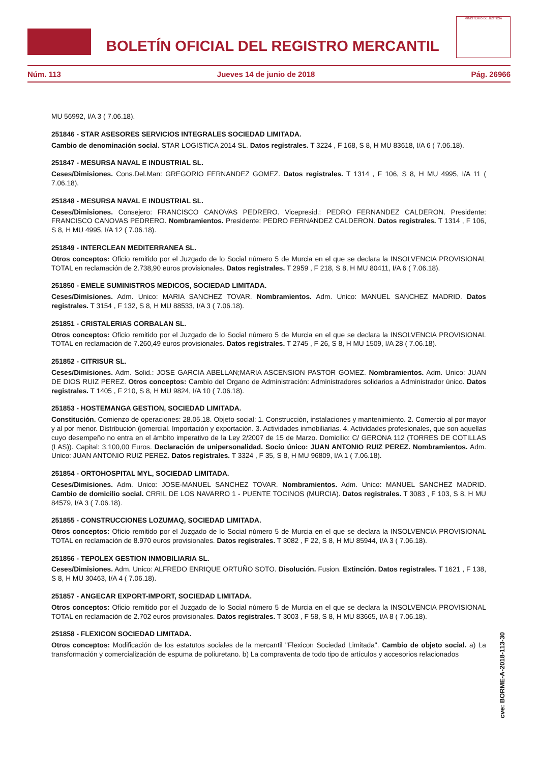BOLETÍN OFICIAL DEL REGISTRO MERCANTIL
MINISTERIO DE JUSTICIA
Núm. 113 Jueves 14 de junio de 2018 Pág. 26966
MU 56992, I/A 3 ( 7.06.18).
251846 - STAR ASESORES SERVICIOS INTEGRALES SOCIEDAD LIMITADA.
Cambio de denominación social. STAR LOGISTICA 2014 SL. Datos registrales. T 3224 , F 168, S 8, H MU 83618, I/A 6 ( 7.06.18).
251847 - MESURSA NAVAL E INDUSTRIAL SL.
Ceses/Dimisiones. Cons.Del.Man: GREGORIO FERNANDEZ GOMEZ. Datos registrales. T 1314 , F 106, S 8, H MU 4995, I/A 11 ( 7.06.18).
251848 - MESURSA NAVAL E INDUSTRIAL SL.
Ceses/Dimisiones. Consejero: FRANCISCO CANOVAS PEDRERO. Vicepresid.: PEDRO FERNANDEZ CALDERON. Presidente: FRANCISCO CANOVAS PEDRERO. Nombramientos. Presidente: PEDRO FERNANDEZ CALDERON. Datos registrales. T 1314 , F 106, S 8, H MU 4995, I/A 12 ( 7.06.18).
251849 - INTERCLEAN MEDITERRANEA SL.
Otros conceptos: Oficio remitido por el Juzgado de lo Social número 5 de Murcia en el que se declara la INSOLVENCIA PROVISIONAL TOTAL en reclamación de 2.738,90 euros provisionales. Datos registrales. T 2959 , F 218, S 8, H MU 80411, I/A 6 ( 7.06.18).
251850 - EMELE SUMINISTROS MEDICOS, SOCIEDAD LIMITADA.
Ceses/Dimisiones. Adm. Unico: MARIA SANCHEZ TOVAR. Nombramientos. Adm. Unico: MANUEL SANCHEZ MADRID. Datos registrales. T 3154 , F 132, S 8, H MU 88533, I/A 3 ( 7.06.18).
251851 - CRISTALERIAS CORBALAN SL.
Otros conceptos: Oficio remitido por el Juzgado de lo Social número 5 de Murcia en el que se declara la INSOLVENCIA PROVISIONAL TOTAL en reclamación de 7.260,49 euros provisionales. Datos registrales. T 2745 , F 26, S 8, H MU 1509, I/A 28 ( 7.06.18).
251852 - CITRISUR SL.
Ceses/Dimisiones. Adm. Solid.: JOSE GARCIA ABELLAN;MARIA ASCENSION PASTOR GOMEZ. Nombramientos. Adm. Unico: JUAN DE DIOS RUIZ PEREZ. Otros conceptos: Cambio del Organo de Administración: Administradores solidarios a Administrador único. Datos registrales. T 1405 , F 210, S 8, H MU 9824, I/A 10 ( 7.06.18).
251853 - HOSTEMANGA GESTION, SOCIEDAD LIMITADA.
Constitución. Comienzo de operaciones: 28.05.18. Objeto social: 1. Construcción, instalaciones y mantenimiento. 2. Comercio al por mayor y al por menor. Distribución (jomercial. Importación y exportación. 3. Actividades inmobiliarias. 4. Actividades profesionales, que son aquellas cuyo desempeño no entra en el ámbito imperativo de la Ley 2/2007 de 15 de Marzo. Domicilio: C/ GERONA 112 (TORRES DE COTILLAS (LAS)). Capital: 3.100,00 Euros. Declaración de unipersonalidad. Socio único: JUAN ANTONIO RUIZ PEREZ. Nombramientos. Adm. Unico: JUAN ANTONIO RUIZ PEREZ. Datos registrales. T 3324 , F 35, S 8, H MU 96809, I/A 1 ( 7.06.18).
251854 - ORTOHOSPITAL MYL, SOCIEDAD LIMITADA.
Ceses/Dimisiones. Adm. Unico: JOSE-MANUEL SANCHEZ TOVAR. Nombramientos. Adm. Unico: MANUEL SANCHEZ MADRID. Cambio de domicilio social. CRRIL DE LOS NAVARRO 1 - PUENTE TOCINOS (MURCIA). Datos registrales. T 3083 , F 103, S 8, H MU 84579, I/A 3 ( 7.06.18).
251855 - CONSTRUCCIONES LOZUMAQ, SOCIEDAD LIMITADA.
Otros conceptos: Oficio remitido por el Juzgado de lo Social número 5 de Murcia en el que se declara la INSOLVENCIA PROVISIONAL TOTAL en reclamación de 8.970 euros provisionales. Datos registrales. T 3082 , F 22, S 8, H MU 85944, I/A 3 ( 7.06.18).
251856 - TEPOLEX GESTION INMOBILIARIA SL.
Ceses/Dimisiones. Adm. Unico: ALFREDO ENRIQUE ORTUÑO SOTO. Disolución. Fusion. Extinción. Datos registrales. T 1621 , F 138, S 8, H MU 30463, I/A 4 ( 7.06.18).
251857 - ANGECAR EXPORT-IMPORT, SOCIEDAD LIMITADA.
Otros conceptos: Oficio remitido por el Juzgado de lo Social número 5 de Murcia en el que se declara la INSOLVENCIA PROVISIONAL TOTAL en reclamación de 2.702 euros provisionales. Datos registrales. T 3003 , F 58, S 8, H MU 83665, I/A 8 ( 7.06.18).
251858 - FLEXICON SOCIEDAD LIMITADA.
Otros conceptos: Modificación de los estatutos sociales de la mercantil "Flexicon Sociedad Limitada". Cambio de objeto social. a) La transformación y comercialización de espuma de poliuretano. b) La compraventa de todo tipo de artículos y accesorios relacionados
cve: BORME-A-2018-113-30